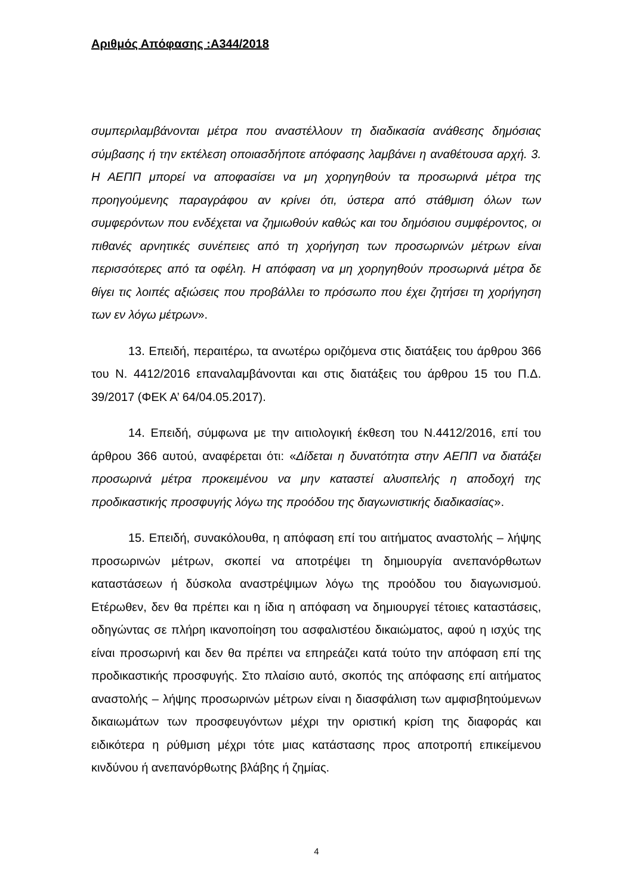Αριθμός Απόφασης :Α344/2018
συμπεριλαμβάνονται μέτρα που αναστέλλουν τη διαδικασία ανάθεσης δημόσιας σύμβασης ή την εκτέλεση οποιασδήποτε απόφασης λαμβάνει η αναθέτουσα αρχή. 3. Η ΑΕΠΠ μπορεί να αποφασίσει να μη χορηγηθούν τα προσωρινά μέτρα της προηγούμενης παραγράφου αν κρίνει ότι, ύστερα από στάθμιση όλων των συμφερόντων που ενδέχεται να ζημιωθούν καθώς και του δημόσιου συμφέροντος, οι πιθανές αρνητικές συνέπειες από τη χορήγηση των προσωρινών μέτρων είναι περισσότερες από τα οφέλη. Η απόφαση να μη χορηγηθούν προσωρινά μέτρα δε θίγει τις λοιπές αξιώσεις που προβάλλει το πρόσωπο που έχει ζητήσει τη χορήγηση των εν λόγω μέτρων».
13. Επειδή, περαιτέρω, τα ανωτέρω οριζόμενα στις διατάξεις του άρθρου 366 του Ν. 4412/2016 επαναλαμβάνονται και στις διατάξεις του άρθρου 15 του Π.Δ. 39/2017 (ΦΕΚ Α’ 64/04.05.2017).
14. Επειδή, σύμφωνα με την αιτιολογική έκθεση του Ν.4412/2016, επί του άρθρου 366 αυτού, αναφέρεται ότι: «Δίδεται η δυνατότητα στην ΑΕΠΠ να διατάξει προσωρινά μέτρα προκειμένου να μην καταστεί αλυσιτελής η αποδοχή της προδικαστικής προσφυγής λόγω της προόδου της διαγωνιστικής διαδικασίας».
15. Επειδή, συνακόλουθα, η απόφαση επί του αιτήματος αναστολής – λήψης προσωρινών μέτρων, σκοπεί να αποτρέψει τη δημιουργία ανεπανόρθωτων καταστάσεων ή δύσκολα αναστρέψιμων λόγω της προόδου του διαγωνισμού. Ετέρωθεν, δεν θα πρέπει και η ίδια η απόφαση να δημιουργεί τέτοιες καταστάσεις, οδηγώντας σε πλήρη ικανοποίηση του ασφαλιστέου δικαιώματος, αφού η ισχύς της είναι προσωρινή και δεν θα πρέπει να επηρεάζει κατά τούτο την απόφαση επί της προδικαστικής προσφυγής. Στο πλαίσιο αυτό, σκοπός της απόφασης επί αιτήματος αναστολής – λήψης προσωρινών μέτρων είναι η διασφάλιση των αμφισβητούμενων δικαιωμάτων των προσφευγόντων μέχρι την οριστική κρίση της διαφοράς και ειδικότερα η ρύθμιση μέχρι τότε μιας κατάστασης προς αποτροπή επικείμενου κινδύνου ή ανεπανόρθωτης βλάβης ή ζημίας.
4